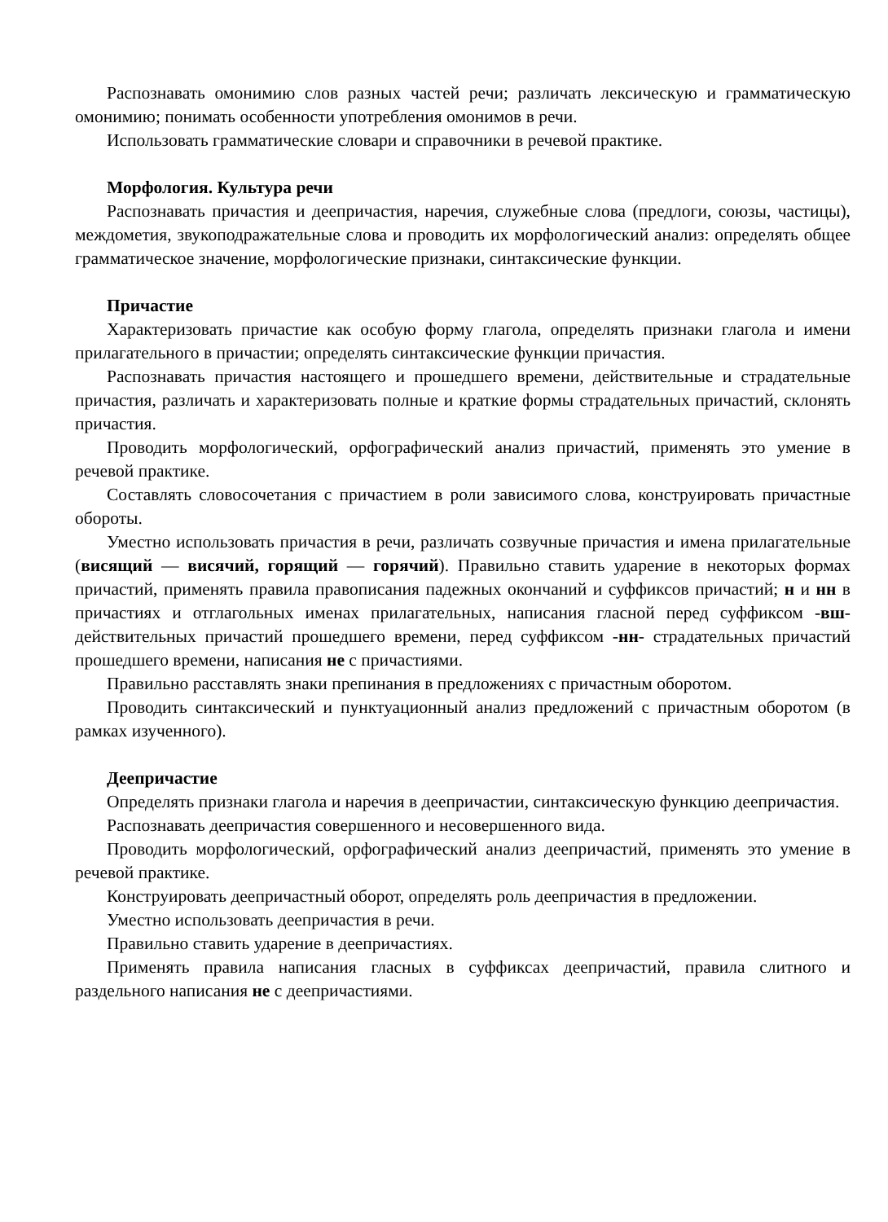Распознавать омонимию слов разных частей речи; различать лексическую и грамматическую омонимию; понимать особенности употребления омонимов в речи.
Использовать грамматические словари и справочники в речевой практике.
Морфология. Культура речи
Распознавать причастия и деепричастия, наречия, служебные слова (предлоги, союзы, частицы), междометия, звукоподражательные слова и проводить их морфологический анализ: определять общее грамматическое значение, морфологические признаки, синтаксические функции.
Причастие
Характеризовать причастие как особую форму глагола, определять признаки глагола и имени прилагательного в причастии; определять синтаксические функции причастия.
Распознавать причастия настоящего и прошедшего времени, действительные и страдательные причастия, различать и характеризовать полные и краткие формы страдательных причастий, склонять причастия.
Проводить морфологический, орфографический анализ причастий, применять это умение в речевой практике.
Составлять словосочетания с причастием в роли зависимого слова, конструировать причастные обороты.
Уместно использовать причастия в речи, различать созвучные причастия и имена прилагательные (висящий — висячий, горящий — горячий). Правильно ставить ударение в некоторых формах причастий, применять правила правописания падежных окончаний и суффиксов причастий; н и нн в причастиях и отглагольных именах прилагательных, написания гласной перед суффиксом -вш- действительных причастий прошедшего времени, перед суффиксом -нн- страдательных причастий прошедшего времени, написания не с причастиями.
Правильно расставлять знаки препинания в предложениях с причастным оборотом.
Проводить синтаксический и пунктуационный анализ предложений с причастным оборотом (в рамках изученного).
Деепричастие
Определять признаки глагола и наречия в деепричастии, синтаксическую функцию деепричастия.
Распознавать деепричастия совершенного и несовершенного вида.
Проводить морфологический, орфографический анализ деепричастий, применять это умение в речевой практике.
Конструировать деепричастный оборот, определять роль деепричастия в предложении.
Уместно использовать деепричастия в речи.
Правильно ставить ударение в деепричастиях.
Применять правила написания гласных в суффиксах деепричастий, правила слитного и раздельного написания не с деепричастиями.